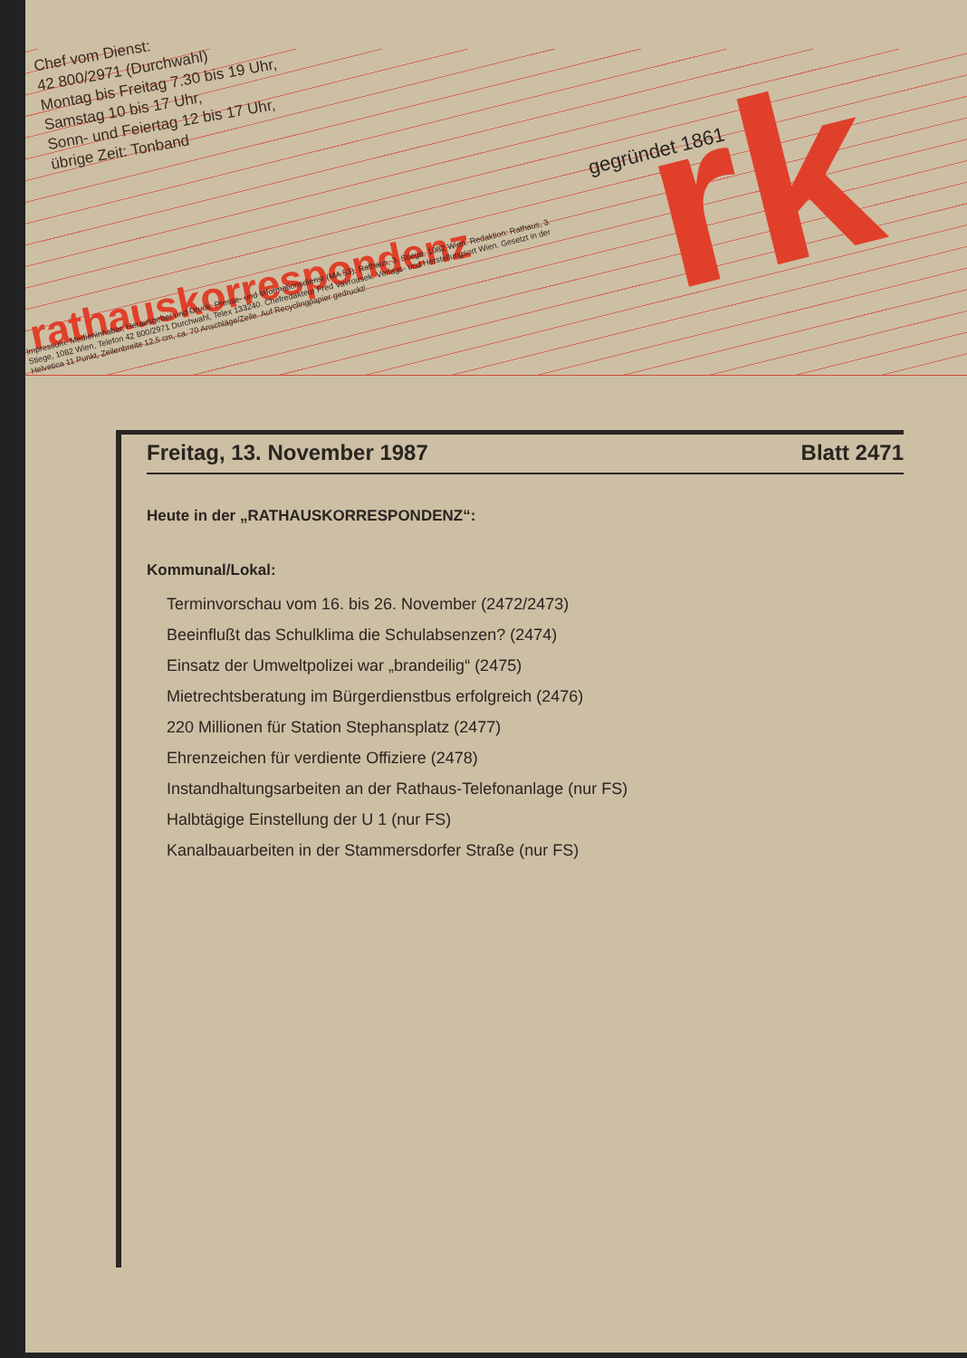Chef vom Dienst:
42 800/2971 (Durchwahl)
Montag bis Freitag 7.30 bis 19 Uhr,
Samstag 10 bis 17 Uhr,
Sonn- und Feiertag 12 bis 17 Uhr,
übrige Zeit: Tonband
rathauskorrespondenz
Impressum: Medieninhaber, Herausgeber und Druck: Presse- und Informationsdienst (MA 53), Rathaus, 3. Stiege, 1082 Wien. Redaktion: Rathaus, 3. Stiege, 1082 Wien, Telefon 42 800/2971 Durchwahl, Telex 133240. Chefredakteur Fred Vavrousek. Verlags- und Herstellungsort Wien. Gesetzt in der Helvetica 11 Punkt, Zeilenbreite 12,5 cm, ca. 70 Anschläge/Zeile. Auf Recyclingpapier gedruckt!
gegründet 1861 rk
Freitag, 13. November 1987 Blatt 2471
Heute in der „RATHAUSKORRESPONDENZ“:
Kommunal/Lokal:
Terminvorschau vom 16. bis 26. November (2472/2473)
Beeinflußt das Schulklima die Schulabsenzen? (2474)
Einsatz der Umweltpolizei war „brandeilig“ (2475)
Mietrechtsberatung im Bürgerdienstbus erfolgreich (2476)
220 Millionen für Station Stephansplatz (2477)
Ehrenzeichen für verdiente Offiziere (2478)
Instandhaltungsarbeiten an der Rathaus-Telefonanlage (nur FS)
Halbtägige Einstellung der U 1 (nur FS)
Kanalbauarbeiten in der Stammersdorfer Straße (nur FS)